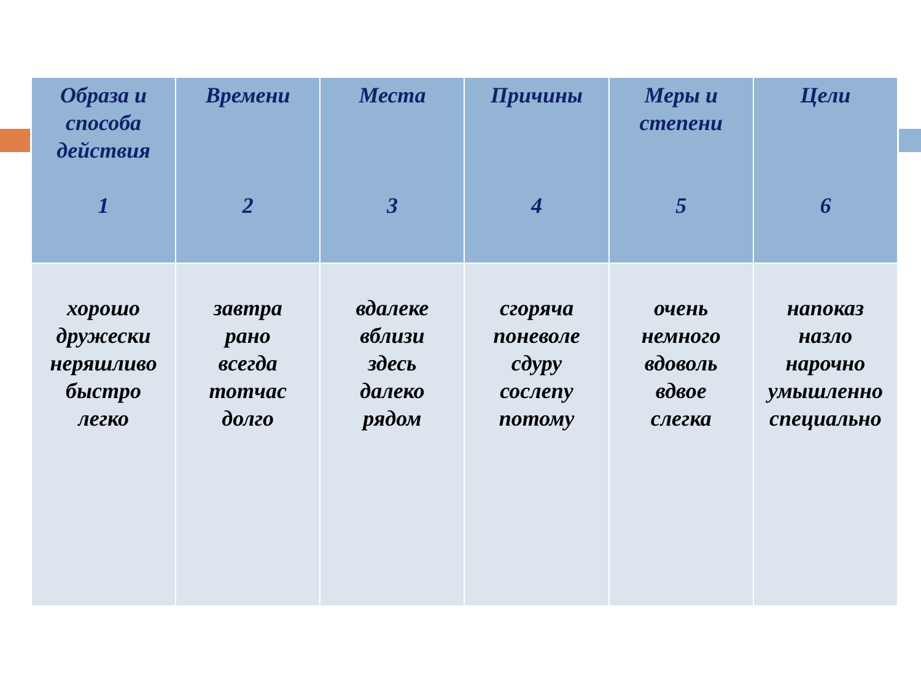| Образа и способа действия 1 | Времени 2 | Места 3 | Причины 4 | Меры и степени 5 | Цели 6 |
| --- | --- | --- | --- | --- | --- |
| хорошо дружески неряшливо быстро легко | завтра рано всегда тотчас долго | вдалеке вблизи здесь далеко рядом | сгоряча поневоле сдуру сослепу потому | очень немного вдоволь вдвое слегка | напоказ назло нарочно умышленно специально |